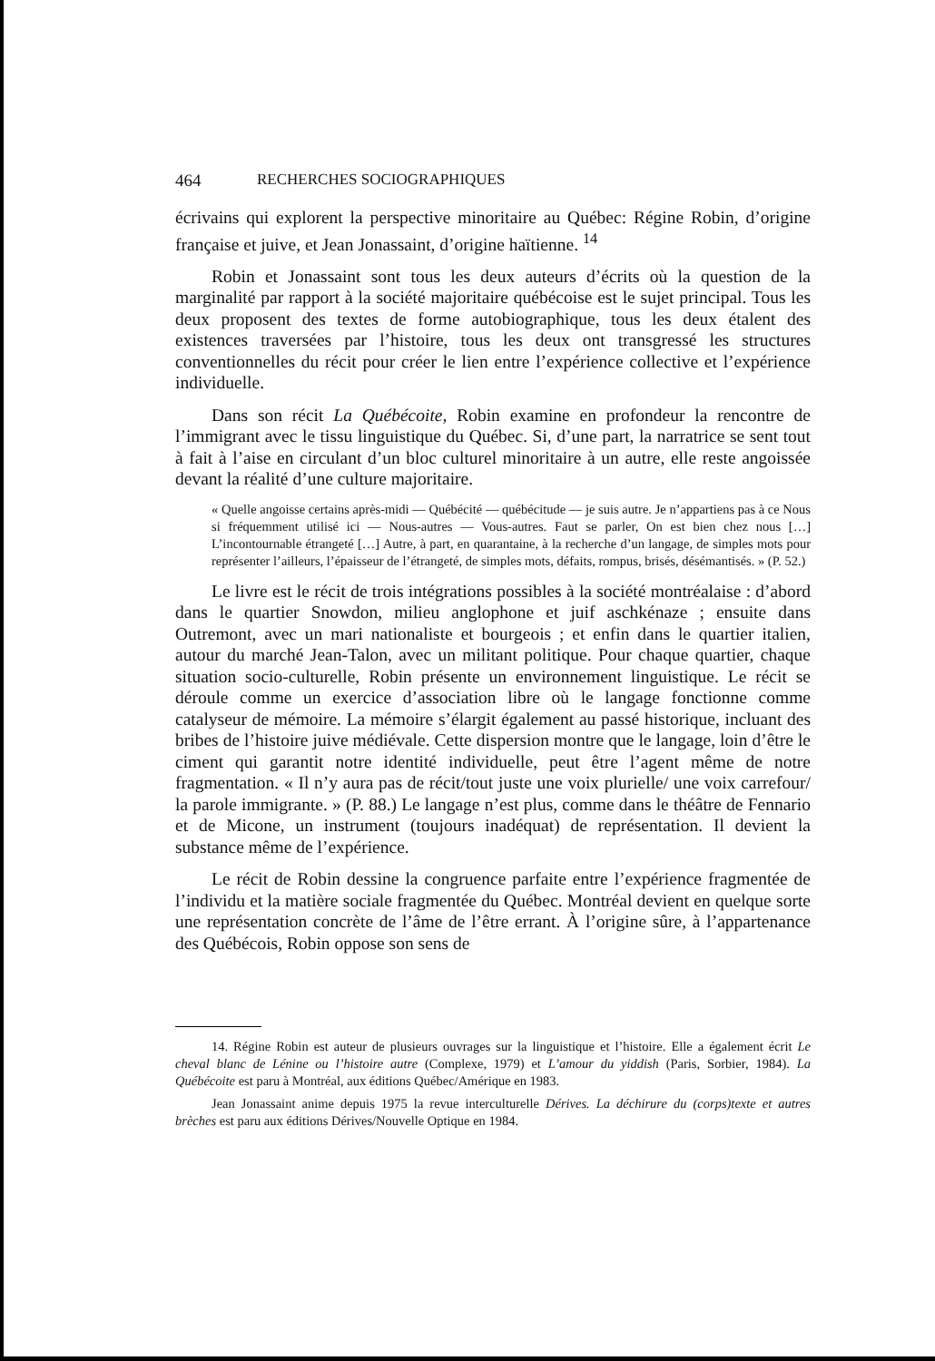464 RECHERCHES SOCIOGRAPHIQUES
écrivains qui explorent la perspective minoritaire au Québec: Régine Robin, d’origine française et juive, et Jean Jonassaint, d’origine haïtienne. <sup>14</sup>
Robin et Jonassaint sont tous les deux auteurs d’écrits où la question de la marginalité par rapport à la société majoritaire québécoise est le sujet principal. Tous les deux proposent des textes de forme autobiographique, tous les deux étalent des existences traversées par l’histoire, tous les deux ont transgressé les structures conventionnelles du récit pour créer le lien entre l’expérience collective et l’expérience individuelle.
Dans son récit La Québécoite, Robin examine en profondeur la rencontre de l’immigrant avec le tissu linguistique du Québec. Si, d’une part, la narratrice se sent tout à fait à l’aise en circulant d’un bloc culturel minoritaire à un autre, elle reste angoissée devant la réalité d’une culture majoritaire.
« Quelle angoisse certains après-midi — Québécité — québécitude — je suis autre. Je n’appartiens pas à ce Nous si fréquemment utilisé ici — Nous-autres — Vous-autres. Faut se parler, On est bien chez nous […] L’incontournable étrangeté […] Autre, à part, en quarantaine, à la recherche d’un langage, de simples mots pour représenter l’ailleurs, l’épaisseur de l’étrangeté, de simples mots, défaits, rompus, brisés, désémantisés. » (P. 52.)
Le livre est le récit de trois intégrations possibles à la société montréalaise : d’abord dans le quartier Snowdon, milieu anglophone et juif aschkénaze ; ensuite dans Outremont, avec un mari nationaliste et bourgeois ; et enfin dans le quartier italien, autour du marché Jean-Talon, avec un militant politique. Pour chaque quartier, chaque situation socio-culturelle, Robin présente un environnement linguistique. Le récit se déroule comme un exercice d’association libre où le langage fonctionne comme catalyseur de mémoire. La mémoire s’élargit également au passé historique, incluant des bribes de l’histoire juive médiévale. Cette dispersion montre que le langage, loin d’être le ciment qui garantit notre identité individuelle, peut être l’agent même de notre fragmentation. « Il n’y aura pas de récit/tout juste une voix plurielle/ une voix carrefour/ la parole immigrante. » (P. 88.) Le langage n’est plus, comme dans le théâtre de Fennario et de Micone, un instrument (toujours inadéquat) de représentation. Il devient la substance même de l’expérience.
Le récit de Robin dessine la congruence parfaite entre l’expérience fragmentée de l’individu et la matière sociale fragmentée du Québec. Montréal devient en quelque sorte une représentation concrète de l’âme de l’être errant. À l’origine sûre, à l’appartenance des Québécois, Robin oppose son sens de
14. Régine Robin est auteur de plusieurs ouvrages sur la linguistique et l’histoire. Elle a également écrit Le cheval blanc de Lénine ou l’histoire autre (Complexe, 1979) et L’amour du yiddish (Paris, Sorbier, 1984). La Québécoite est paru à Montréal, aux éditions Québec/Amérique en 1983.
Jean Jonassaint anime depuis 1975 la revue interculturelle Dérives. La déchirure du (corps)texte et autres brèches est paru aux éditions Dérives/Nouvelle Optique en 1984.